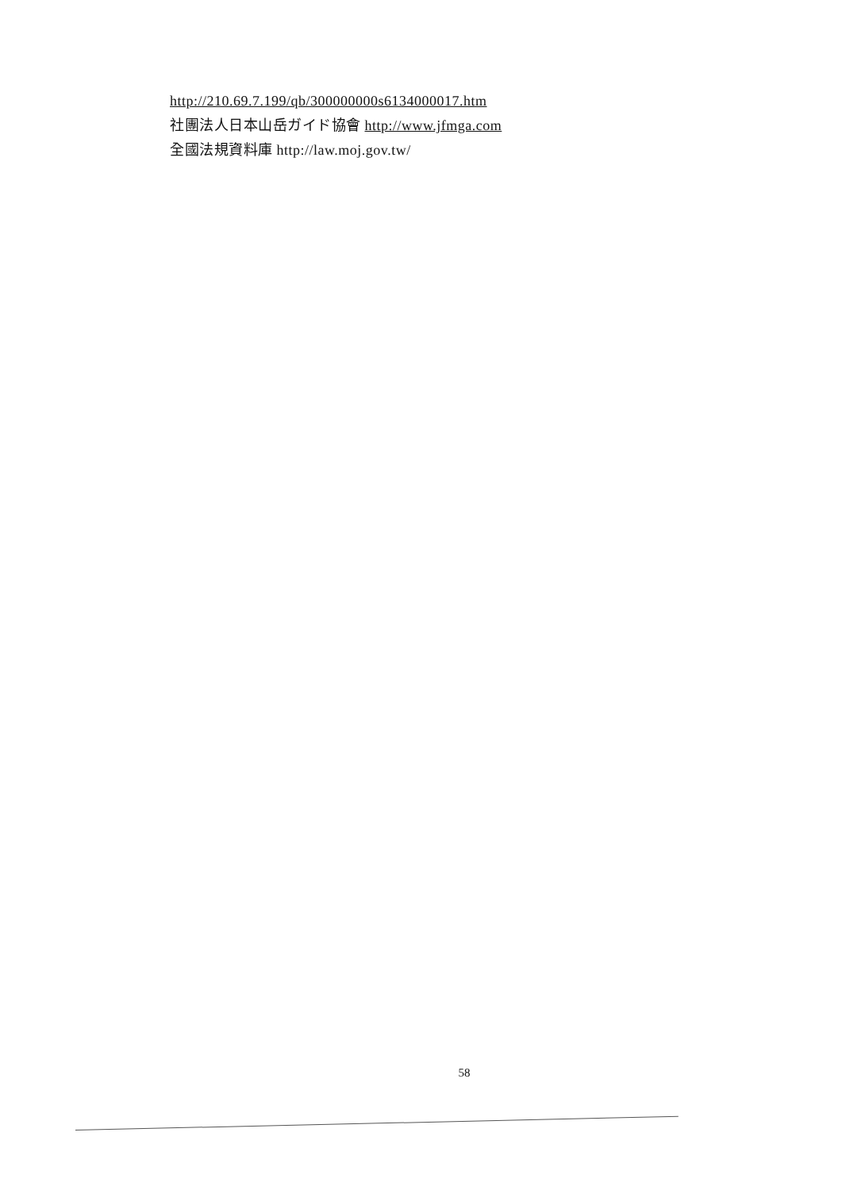http://210.69.7.199/qb/300000000s6134000017.htm
社團法人日本山岳ガイド協會 http://www.jfmga.com
全國法規資料庫 http://law.moj.gov.tw/
58